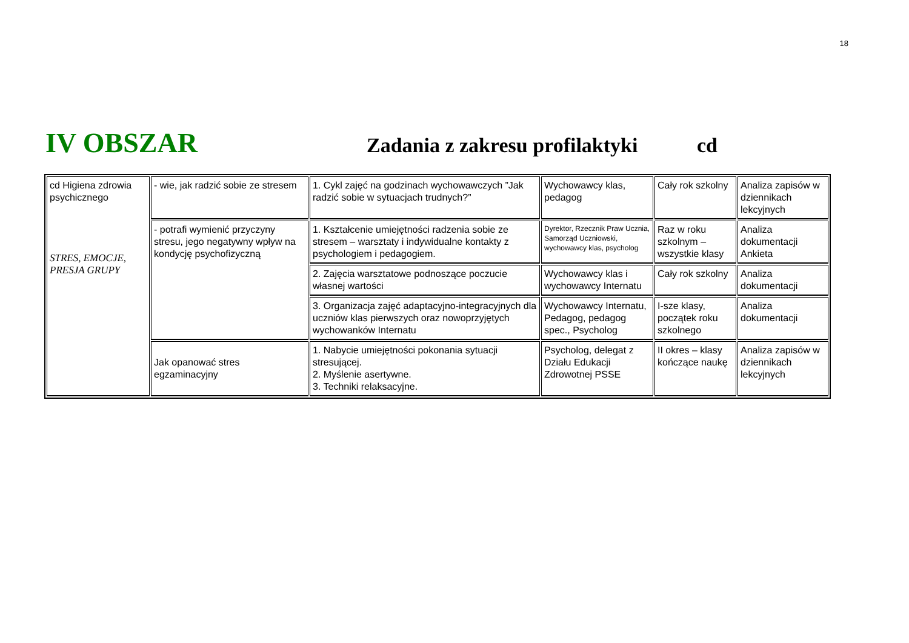18
IV OBSZAR
Zadania z zakresu profilaktyki
cd
| cd Higiena zdrowia psychicznego STRES, EMOCJE, PRESJA GRUPY | - wie, jak radzić sobie ze stresem | 1. Cykl zajęć na godzinach wychowawczych ”Jak radzić sobie w sytuacjach trudnych?” | Wychowawcy klas, pedagog | Cały rok szkolny | Analiza zapisów w dziennikach lekcyjnych |
| | - potrafi wymienić przyczyny stresu, jego negatywny wpływ na kondycję psychofizyczną | 1. Kształcenie umiejętności radzenia sobie ze stresem – warsztaty i indywidualne kontakty z psychologiem i pedagogiem. | Dyrektor, Rzecznik Praw Ucznia, Samorząd Uczniowski, wychowawcy klas, psycholog | Raz w roku szkolnym – wszystkie klasy | Analiza dokumentacji Ankieta |
| | | 2. Zajęcia warsztatowe podnoszące poczucie własnej wartości | Wychowawcy klas i wychowawcy Internatu | Cały rok szkolny | Analiza dokumentacji |
| | | 3. Organizacja zajęć adaptacyjno-integracyjnych dla uczniów klas pierwszych oraz nowoprzyjętych wychowanków Internatu | Wychowawcy Internatu, Pedagog, pedagog spec., Psycholog | I-sze klasy, początek roku szkolnego | Analiza dokumentacji |
| | Jak opanować stres egzaminacyjny | 1. Nabycie umiejętności pokonania sytuacji stresującej. 2. Myślenie asertywne. 3. Techniki relaksacyjne. | Psycholog, delegat z Działu Edukacji Zdrowotnej PSSE | II okres – klasy kończące naukę | Analiza zapisów w dziennikach lekcyjnych |